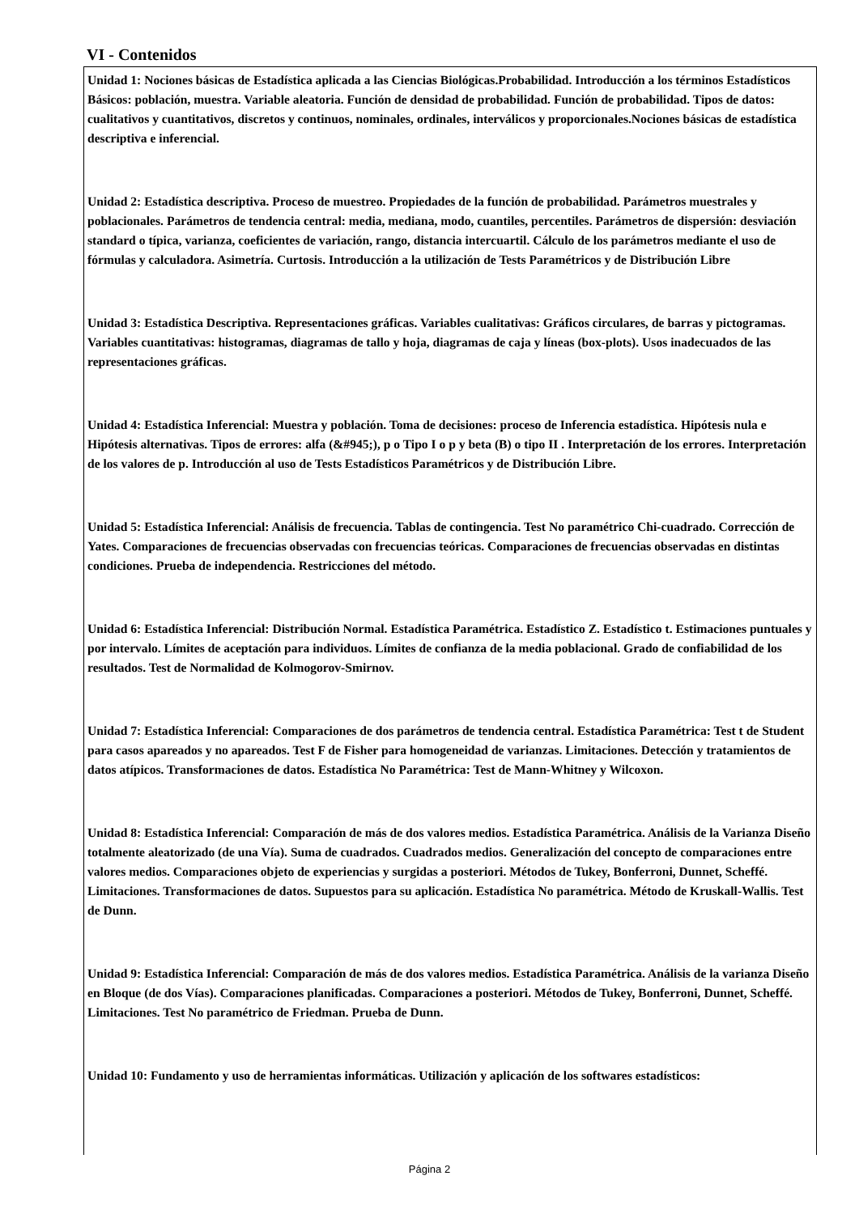VI - Contenidos
Unidad 1: Nociones básicas de Estadística aplicada a las Ciencias Biológicas.Probabilidad. Introducción a los términos Estadísticos Básicos: población, muestra. Variable aleatoria. Función de densidad de probabilidad. Función de probabilidad. Tipos de datos: cualitativos y cuantitativos, discretos y continuos, nominales, ordinales, interválicos y proporcionales.Nociones básicas de estadística descriptiva e inferencial.
Unidad 2: Estadística descriptiva. Proceso de muestreo. Propiedades de la función de probabilidad. Parámetros muestrales y poblacionales. Parámetros de tendencia central: media, mediana, modo, cuantiles, percentiles. Parámetros de dispersión: desviación standard o típica, varianza, coeficientes de variación, rango, distancia intercuartil. Cálculo de los parámetros mediante el uso de fórmulas y calculadora. Asimetría. Curtosis. Introducción a la utilización de Tests Paramétricos y de Distribución Libre
Unidad 3: Estadística Descriptiva. Representaciones gráficas. Variables cualitativas: Gráficos circulares, de barras y pictogramas. Variables cuantitativas: histogramas, diagramas de tallo y hoja, diagramas de caja y líneas (box-plots). Usos inadecuados de las representaciones gráficas.
Unidad 4: Estadística Inferencial: Muestra y población. Toma de decisiones: proceso de Inferencia estadística. Hipótesis nula e Hipótesis alternativas. Tipos de errores: alfa (&#945;), p o Tipo I o p y beta (B) o tipo II . Interpretación de los errores. Interpretación de los valores de p. Introducción al uso de Tests Estadísticos Paramétricos y de Distribución Libre.
Unidad 5: Estadística Inferencial: Análisis de frecuencia. Tablas de contingencia. Test No paramétrico Chi-cuadrado. Corrección de Yates. Comparaciones de frecuencias observadas con frecuencias teóricas. Comparaciones de frecuencias observadas en distintas condiciones. Prueba de independencia. Restricciones del método.
Unidad 6: Estadística Inferencial: Distribución Normal. Estadística Paramétrica. Estadístico Z. Estadístico t. Estimaciones puntuales y por intervalo. Límites de aceptación para individuos. Límites de confianza de la media poblacional. Grado de confiabilidad de los resultados. Test de Normalidad de Kolmogorov-Smirnov.
Unidad 7: Estadística Inferencial: Comparaciones de dos parámetros de tendencia central. Estadística Paramétrica: Test t de Student para casos apareados y no apareados. Test F de Fisher para homogeneidad de varianzas. Limitaciones. Detección y tratamientos de datos atípicos. Transformaciones de datos. Estadística No Paramétrica: Test de Mann-Whitney y Wilcoxon.
Unidad 8: Estadística Inferencial: Comparación de más de dos valores medios. Estadística Paramétrica. Análisis de la Varianza Diseño totalmente aleatorizado (de una Vía). Suma de cuadrados. Cuadrados medios. Generalización del concepto de comparaciones entre valores medios. Comparaciones objeto de experiencias y surgidas a posteriori. Métodos de Tukey, Bonferroni, Dunnet, Scheffé. Limitaciones. Transformaciones de datos. Supuestos para su aplicación. Estadística No paramétrica. Método de Kruskall-Wallis. Test de Dunn.
Unidad 9: Estadística Inferencial: Comparación de más de dos valores medios. Estadística Paramétrica. Análisis de la varianza Diseño en Bloque (de dos Vías). Comparaciones planificadas. Comparaciones a posteriori. Métodos de Tukey, Bonferroni, Dunnet, Scheffé. Limitaciones. Test No paramétrico de Friedman. Prueba de Dunn.
Unidad 10: Fundamento y uso de herramientas informáticas. Utilización y aplicación de los softwares estadísticos:
Página 2